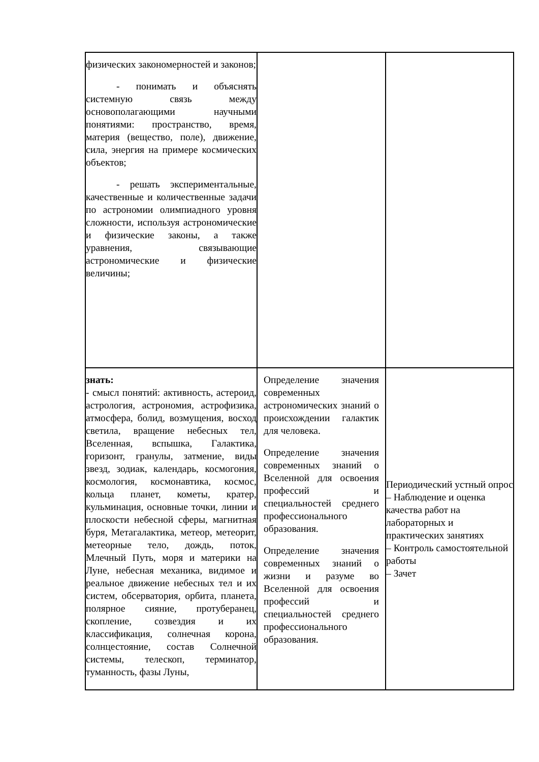| физических закономерностей и законов; - понимать и объяснять системную связь между основополагающими научными понятиями: пространство, время, материя (вещество, поле), движение, сила, энергия на примере космических объектов; - решать экспериментальные, качественные и количественные задачи по астрономии олимпиадного уровня сложности, используя астрономические и физические законы, а также уравнения, связывающие астрономические и физические величины; | | |
| знать: - смысл понятий: активность, астероид, астрология, астрономия, астрофизика, атмосфера, болид, возмущения, восход светила, вращение небесных тел, Вселенная, вспышка, Галактика, горизонт, гранулы, затмение, виды звезд, зодиак, календарь, космогония, космология, космонавтика, космос, кольца планет, кометы, кратер, кульминация, основные точки, линии и плоскости небесной сферы, магнитная буря, Метагалактика, метеор, метеорит, метеорные тело, дождь, поток, Млечный Путь, моря и материки на Луне, небесная механика, видимое и реальное движение небесных тел и их систем, обсерватория, орбита, планета, полярное сияние, протуберанец, скопление, созвездия и их классификация, солнечная корона, солнцестояние, состав Солнечной системы, телескоп, терминатор, туманность, фазы Луны, | Определение значения современных астрономических знаний о происхождении галактик для человека. Определение значения современных знаний о Вселенной для освоения профессий и специальностей среднего профессионального образования. Определение значения современных знаний о жизни и разуме во Вселенной для освоения профессий и специальностей среднего профессионального образования. | Периодический устный опрос – Наблюдение и оценка качества работ на лабораторных и практических занятиях – Контроль самостоятельной работы – Зачет |